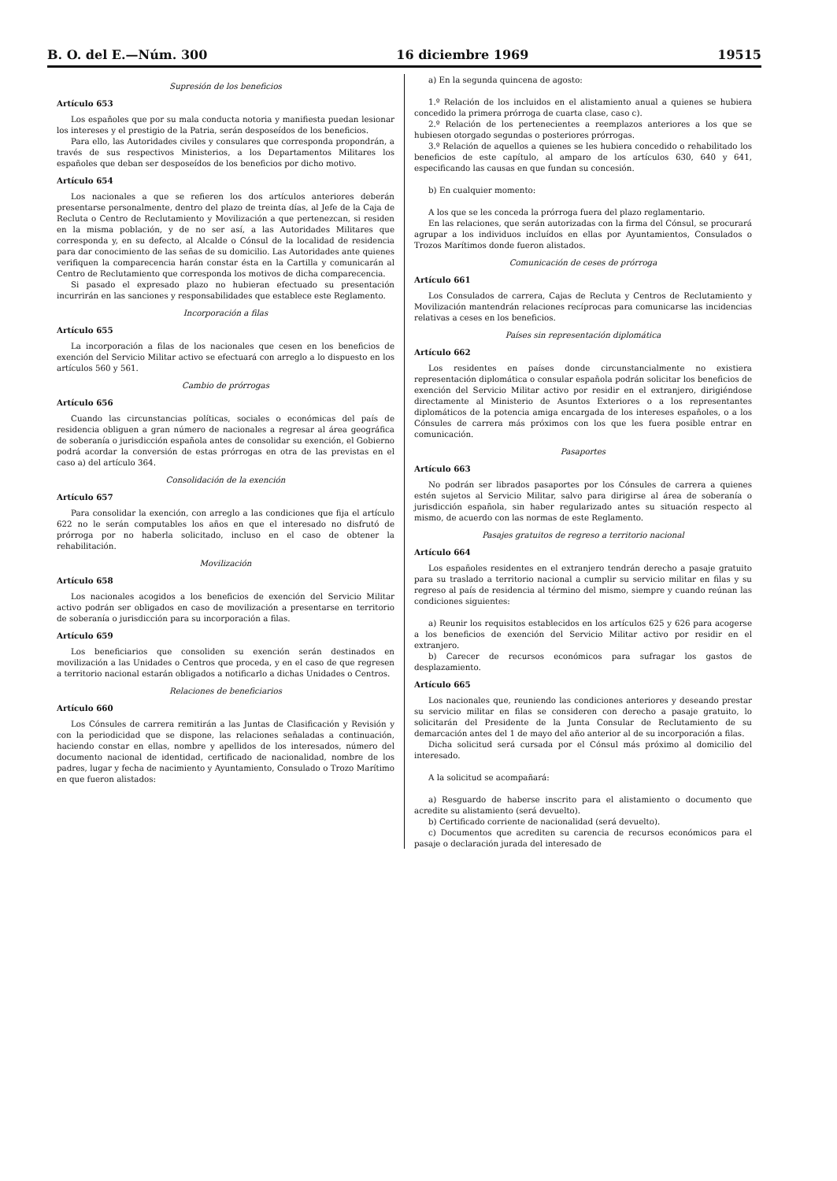B. O. del E.—Núm. 300 16 diciembre 1969 19515
Supresión de los beneficios
Artículo 653
Los españoles que por su mala conducta notoria y manifiesta puedan lesionar los intereses y el prestigio de la Patria, serán desposeídos de los beneficios.
Para ello, las Autoridades civiles y consulares que corresponda propondrán, a través de sus respectivos Ministerios, a los Departamentos Militares los españoles que deban ser desposeídos de los beneficios por dicho motivo.
Artículo 654
Los nacionales a que se refieren los dos artículos anteriores deberán presentarse personalmente, dentro del plazo de treinta días, al Jefe de la Caja de Recluta o Centro de Reclutamiento y Movilización a que pertenezcan, si residen en la misma población, y de no ser así, a las Autoridades Militares que corresponda y, en su defecto, al Alcalde o Cónsul de la localidad de residencia para dar conocimiento de las señas de su domicilio. Las Autoridades ante quienes verifiquen la comparecencia harán constar ésta en la Cartilla y comunicarán al Centro de Reclutamiento que corresponda los motivos de dicha comparecencia.
Si pasado el expresado plazo no hubieran efectuado su presentación incurrirán en las sanciones y responsabilidades que establece este Reglamento.
Incorporación a filas
Artículo 655
La incorporación a filas de los nacionales que cesen en los beneficios de exención del Servicio Militar activo se efectuará con arreglo a lo dispuesto en los artículos 560 y 561.
Cambio de prórrogas
Artículo 656
Cuando las circunstancias políticas, sociales o económicas del país de residencia obliguen a gran número de nacionales a regresar al área geográfica de soberanía o jurisdicción española antes de consolidar su exención, el Gobierno podrá acordar la conversión de estas prórrogas en otra de las previstas en el caso a) del artículo 364.
Consolidación de la exención
Artículo 657
Para consolidar la exención, con arreglo a las condiciones que fija el artículo 622 no le serán computables los años en que el interesado no disfrutó de prórroga por no haberla solicitado, incluso en el caso de obtener la rehabilitación.
Movilización
Artículo 658
Los nacionales acogidos a los beneficios de exención del Servicio Militar activo podrán ser obligados en caso de movilización a presentarse en territorio de soberanía o jurisdicción para su incorporación a filas.
Artículo 659
Los beneficiarios que consoliden su exención serán destinados en movilización a las Unidades o Centros que proceda, y en el caso de que regresen a territorio nacional estarán obligados a notificarlo a dichas Unidades o Centros.
Relaciones de beneficiarios
Artículo 660
Los Cónsules de carrera remitirán a las Juntas de Clasificación y Revisión y con la periodicidad que se dispone, las relaciones señaladas a continuación, haciendo constar en ellas, nombre y apellidos de los interesados, número del documento nacional de identidad, certificado de nacionalidad, nombre de los padres, lugar y fecha de nacimiento y Ayuntamiento, Consulado o Trozo Marítimo en que fueron alistados:
a) En la segunda quincena de agosto:
1.º Relación de los incluidos en el alistamiento anual a quienes se hubiera concedido la primera prórroga de cuarta clase, caso c).
2.º Relación de los pertenecientes a reemplazos anteriores a los que se hubiesen otorgado segundas o posteriores prórrogas.
3.º Relación de aquellos a quienes se les hubiera concedido o rehabilitado los beneficios de este capítulo, al amparo de los artículos 630, 640 y 641, especificando las causas en que fundan su concesión.
b) En cualquier momento:
A los que se les conceda la prórroga fuera del plazo reglamentario.
En las relaciones, que serán autorizadas con la firma del Cónsul, se procurará agrupar a los individuos incluídos en ellas por Ayuntamientos, Consulados o Trozos Marítimos donde fueron alistados.
Comunicación de ceses de prórroga
Artículo 661
Los Consulados de carrera, Cajas de Recluta y Centros de Reclutamiento y Movilización mantendrán relaciones recíprocas para comunicarse las incidencias relativas a ceses en los beneficios.
Países sin representación diplomática
Artículo 662
Los residentes en países donde circunstancialmente no existiera representación diplomática o consular española podrán solicitar los beneficios de exención del Servicio Militar activo por residir en el extranjero, dirigiéndose directamente al Ministerio de Asuntos Exteriores o a los representantes diplomáticos de la potencia amiga encargada de los intereses españoles, o a los Cónsules de carrera más próximos con los que les fuera posible entrar en comunicación.
Pasaportes
Artículo 663
No podrán ser librados pasaportes por los Cónsules de carrera a quienes estén sujetos al Servicio Militar, salvo para dirigirse al área de soberanía o jurisdicción española, sin haber regularizado antes su situación respecto al mismo, de acuerdo con las normas de este Reglamento.
Pasajes gratuitos de regreso a territorio nacional
Artículo 664
Los españoles residentes en el extranjero tendrán derecho a pasaje gratuito para su traslado a territorio nacional a cumplir su servicio militar en filas y su regreso al país de residencia al término del mismo, siempre y cuando reúnan las condiciones siguientes:
a) Reunir los requisitos establecidos en los artículos 625 y 626 para acogerse a los beneficios de exención del Servicio Militar activo por residir en el extranjero.
b) Carecer de recursos económicos para sufragar los gastos de desplazamiento.
Artículo 665
Los nacionales que, reuniendo las condiciones anteriores y deseando prestar su servicio militar en filas se consideren con derecho a pasaje gratuito, lo solicitarán del Presidente de la Junta Consular de Reclutamiento de su demarcación antes del 1 de mayo del año anterior al de su incorporación a filas.
Dicha solicitud será cursada por el Cónsul más próximo al domicilio del interesado.
A la solicitud se acompañará:
a) Resguardo de haberse inscrito para el alistamiento o documento que acredite su alistamiento (será devuelto).
b) Certificado corriente de nacionalidad (será devuelto).
c) Documentos que acrediten su carencia de recursos económicos para el pasaje o declaración jurada del interesado de